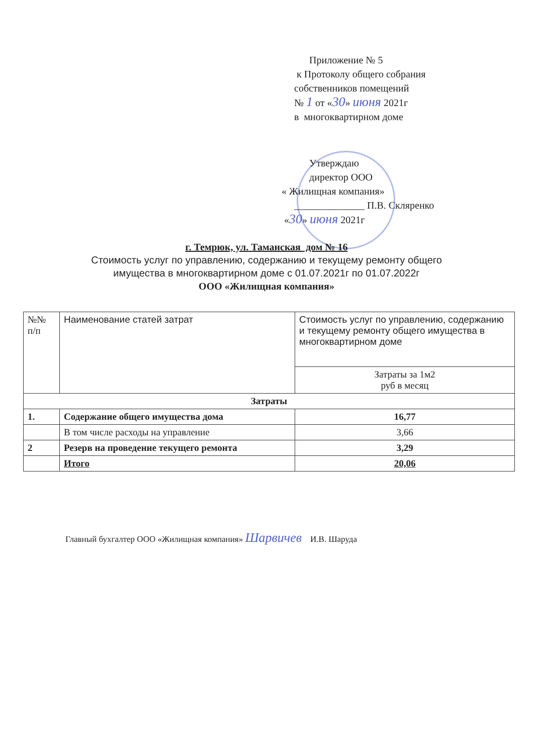Приложение № 5
к Протоколу общего собрания
собственников помещений
№ 1 от «30» июня 2021г
в многоквартирном доме
Утверждаю
директор ООО
« Жилищная компания»
______________ П.В. Скляренко
«30» июня 2021г
г. Темрюк, ул. Таманская дом № 16
Стоимость услуг по управлению, содержанию и текущему ремонту общего
имущества в многоквартирном доме с 01.07.2021г по 01.07.2022г
ООО «Жилищная компания»
| №№ п/п | Наименование статей затрат | Стоимость услуг по управлению, содержанию и текущему ремонту общего имущества в многоквартирном доме |
| --- | --- | --- |
| | | Затраты за 1м2 руб в месяц |
| Затраты | | |
| 1. | Содержание общего имущества дома | 16,77 |
| | В том числе расходы на управление | 3,66 |
| 2 | Резерв на проведение текущего ремонта | 3,29 |
| | Итого | 20,06 |
Главный бухгалтер ООО «Жилищная компания» Шарвичев И.В. Шаруда